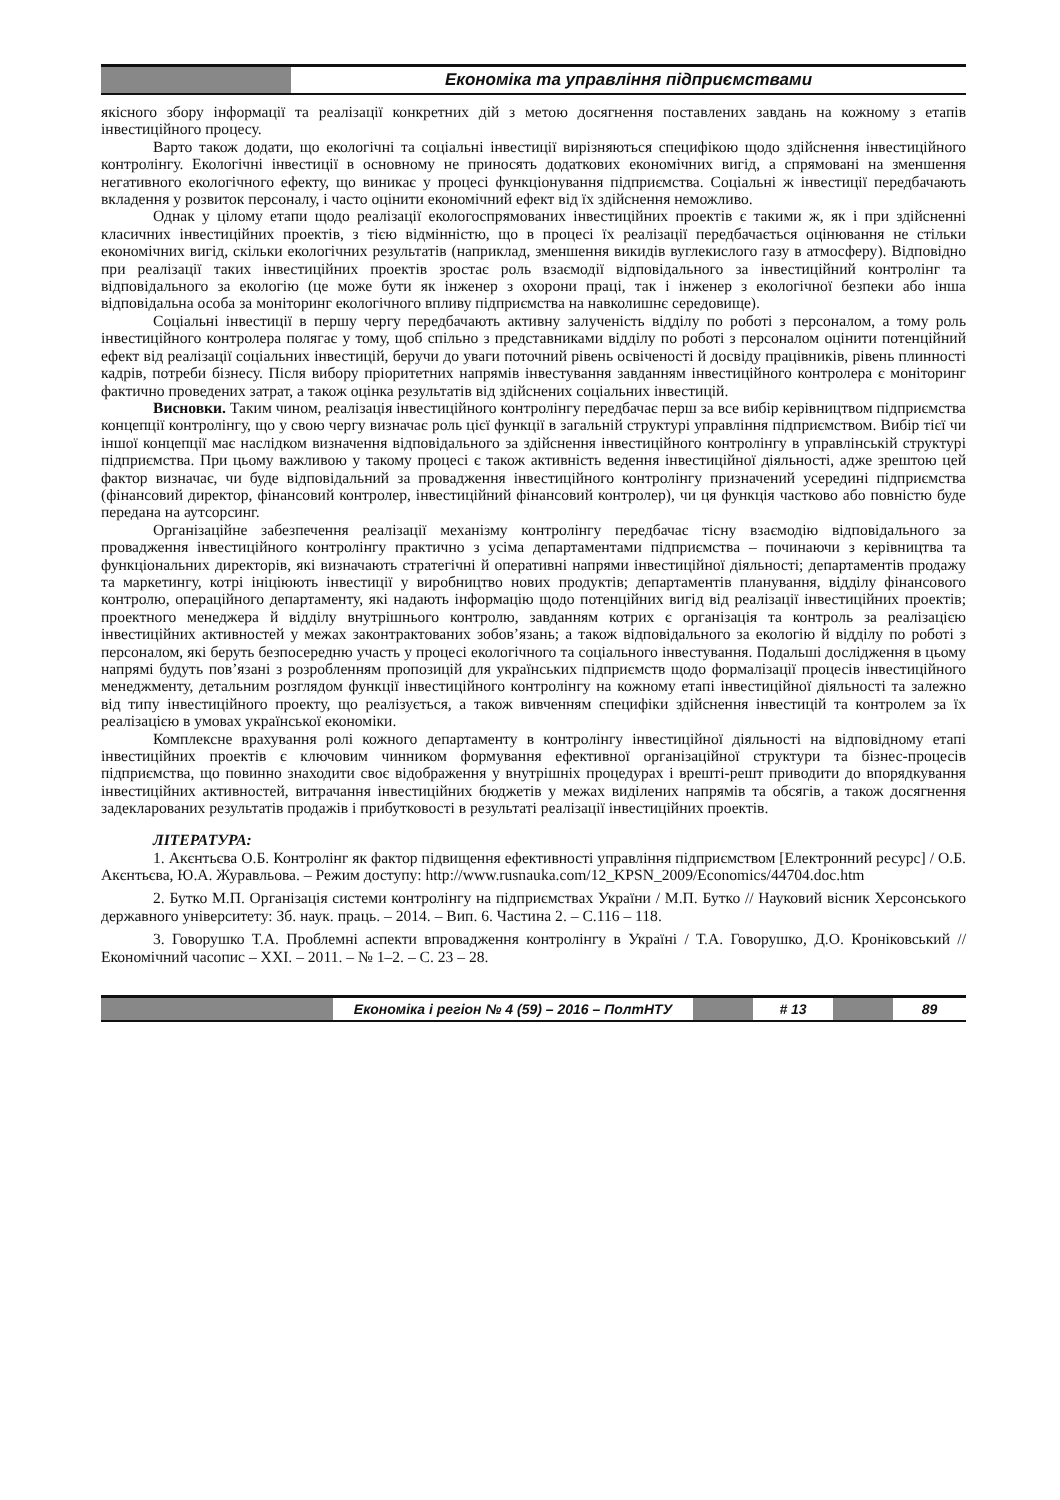Економіка та управління підприємствами
якісного збору інформації та реалізації конкретних дій з метою досягнення поставлених завдань на кожному з етапів інвестиційного процесу.
Варто також додати, що екологічні та соціальні інвестиції вирізняються специфікою щодо здійснення інвестиційного контролінгу. Екологічні інвестиції в основному не приносять додаткових економічних вигід, а спрямовані на зменшення негативного екологічного ефекту, що виникає у процесі функціонування підприємства. Соціальні ж інвестиції передбачають вкладення у розвиток персоналу, і часто оцінити економічний ефект від їх здійснення неможливо.
Однак у цілому етапи щодо реалізації екологоспрямованих інвестиційних проектів є такими ж, як і при здійсненні класичних інвестиційних проектів, з тією відмінністю, що в процесі їх реалізації передбачається оцінювання не стільки економічних вигід, скільки екологічних результатів (наприклад, зменшення викидів вуглекислого газу в атмосферу). Відповідно при реалізації таких інвестиційних проектів зростає роль взаємодії відповідального за інвестиційний контролінг та відповідального за екологію (це може бути як інженер з охорони праці, так і інженер з екологічної безпеки або інша відповідальна особа за моніторинг екологічного впливу підприємства на навколишнє середовище).
Соціальні інвестиції в першу чергу передбачають активну залученість відділу по роботі з персоналом, а тому роль інвестиційного контролера полягає у тому, щоб спільно з представниками відділу по роботі з персоналом оцінити потенційний ефект від реалізації соціальних інвестицій, беручи до уваги поточний рівень освіченості й досвіду працівників, рівень плинності кадрів, потреби бізнесу. Після вибору пріоритетних напрямів інвестування завданням інвестиційного контролера є моніторинг фактично проведених затрат, а також оцінка результатів від здійснених соціальних інвестицій.
Висновки. Таким чином, реалізація інвестиційного контролінгу передбачає перш за все вибір керівництвом підприємства концепції контролінгу, що у свою чергу визначає роль цієї функції в загальній структурі управління підприємством. Вибір тієї чи іншої концепції має наслідком визначення відповідального за здійснення інвестиційного контролінгу в управлінській структурі підприємства. При цьому важливою у такому процесі є також активність ведення інвестиційної діяльності, адже зрештою цей фактор визначає, чи буде відповідальний за провадження інвестиційного контролінгу призначений усередині підприємства (фінансовий директор, фінансовий контролер, інвестиційний фінансовий контролер), чи ця функція частково або повністю буде передана на аутсорсинг.
Організаційне забезпечення реалізації механізму контролінгу передбачає тісну взаємодію відповідального за провадження інвестиційного контролінгу практично з усіма департаментами підприємства – починаючи з керівництва та функціональних директорів, які визначають стратегічні й оперативні напрями інвестиційної діяльності; департаментів продажу та маркетингу, котрі ініціюють інвестиції у виробництво нових продуктів; департаментів планування, відділу фінансового контролю, операційного департаменту, які надають інформацію щодо потенційних вигід від реалізації інвестиційних проектів; проектного менеджера й відділу внутрішнього контролю, завданням котрих є організація та контроль за реалізацією інвестиційних активностей у межах законтрактованих зобов’язань; а також відповідального за екологію й відділу по роботі з персоналом, які беруть безпосередню участь у процесі екологічного та соціального інвестування. Подальші дослідження в цьому напрямі будуть пов’язані з розробленням пропозицій для українських підприємств щодо формалізації процесів інвестиційного менеджменту, детальним розглядом функції інвестиційного контролінгу на кожному етапі інвестиційної діяльності та залежно від типу інвестиційного проекту, що реалізується, а також вивченням специфіки здійснення інвестицій та контролем за їх реалізацією в умовах української економіки.
Комплексне врахування ролі кожного департаменту в контролінгу інвестиційної діяльності на відповідному етапі інвестиційних проектів є ключовим чинником формування ефективної організаційної структури та бізнес-процесів підприємства, що повинно знаходити своє відображення у внутрішніх процедурах і врешті-решт приводити до впорядкування інвестиційних активностей, витрачання інвестиційних бюджетів у межах виділених напрямів та обсягів, а також досягнення задекларованих результатів продажів і прибутковості в результаті реалізації інвестиційних проектів.
ЛІТЕРАТУРА:
1. Акєнтьєва О.Б. Контролінг як фактор підвищення ефективності управління підприємством [Електронний ресурс] / О.Б. Акєнтьєва, Ю.А. Журавльова. – Режим доступу: http://www.rusnauka.com/12_KPSN_2009/Economics/44704.doc.htm
2. Бутко М.П. Організація системи контролінгу на підприємствах України / М.П. Бутко // Науковий вісник Херсонського державного університету: Зб. наук. праць. – 2014. – Вип. 6. Частина 2. – С.116 – 118.
3. Говорушко Т.А. Проблемні аспекти впровадження контролінгу в Україні / Т.А. Говорушко, Д.О. Кроніковський // Економічний часопис – XXI. – 2011. – № 1–2. – С. 23 – 28.
Економіка і регіон № 4 (59) – 2016 – ПолтНТУ
# 13 89